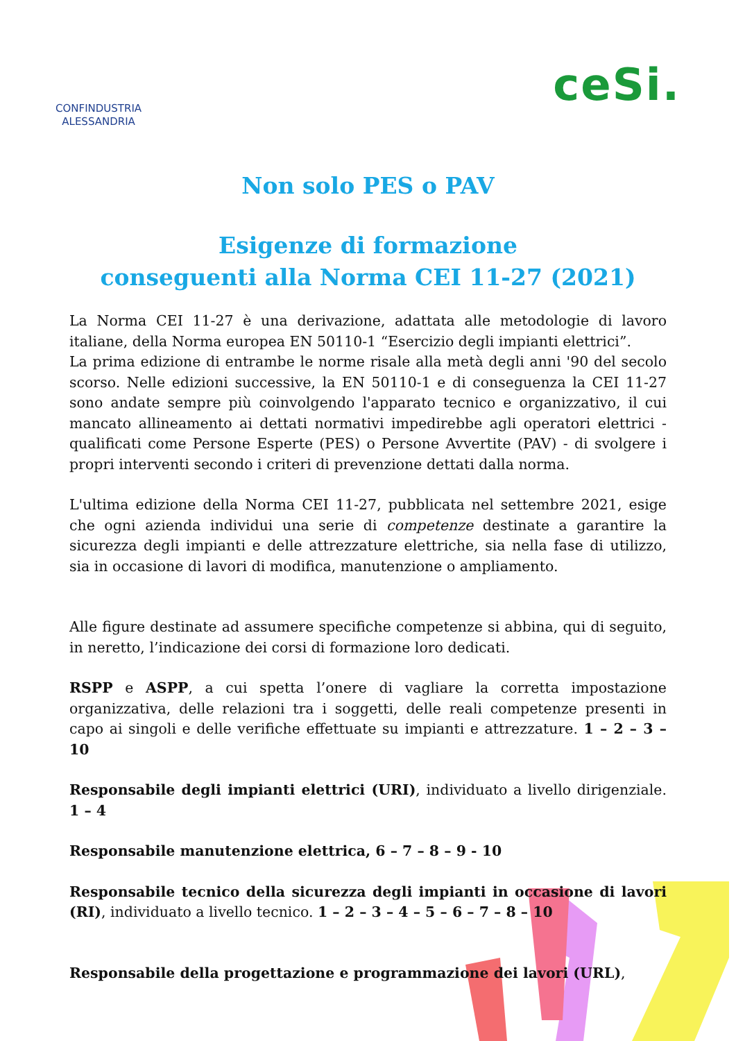CONFINDUSTRIA
ALESSANDRIA
ceSi.
Non solo PES o PAV
Esigenze di formazione
conseguenti alla Norma CEI 11-27 (2021)
La Norma CEI 11-27 è una derivazione, adattata alle metodologie di lavoro italiane, della Norma europea EN 50110-1 “Esercizio degli impianti elettrici”.
La prima edizione di entrambe le norme risale alla metà degli anni '90 del secolo scorso. Nelle edizioni successive, la EN 50110-1 e di conseguenza la CEI 11-27 sono andate sempre più coinvolgendo l'apparato tecnico e organizzativo, il cui mancato allineamento ai dettati normativi impedirebbe agli operatori elettrici - qualificati come Persone Esperte (PES) o Persone Avvertite (PAV) - di svolgere i propri interventi secondo i criteri di prevenzione dettati dalla norma.
L'ultima edizione della Norma CEI 11-27, pubblicata nel settembre 2021, esige che ogni azienda individui una serie di competenze destinate a garantire la sicurezza degli impianti e delle attrezzature elettriche, sia nella fase di utilizzo, sia in occasione di lavori di modifica, manutenzione o ampliamento.
Alle figure destinate ad assumere specifiche competenze si abbina, qui di seguito, in neretto, l’indicazione dei corsi di formazione loro dedicati.
RSPP e ASPP, a cui spetta l’onere di vagliare la corretta impostazione organizzativa, delle relazioni tra i soggetti, delle reali competenze presenti in capo ai singoli e delle verifiche effettuate su impianti e attrezzature. 1 – 2 – 3 – 10
Responsabile degli impianti elettrici (URI), individuato a livello dirigenziale. 1 – 4
Responsabile manutenzione elettrica, 6 – 7 – 8 – 9 - 10
Responsabile tecnico della sicurezza degli impianti in occasione di lavori (RI), individuato a livello tecnico. 1 – 2 – 3 – 4 – 5 – 6 – 7 – 8 – 10
Responsabile della progettazione e programmazione dei lavori (URL),